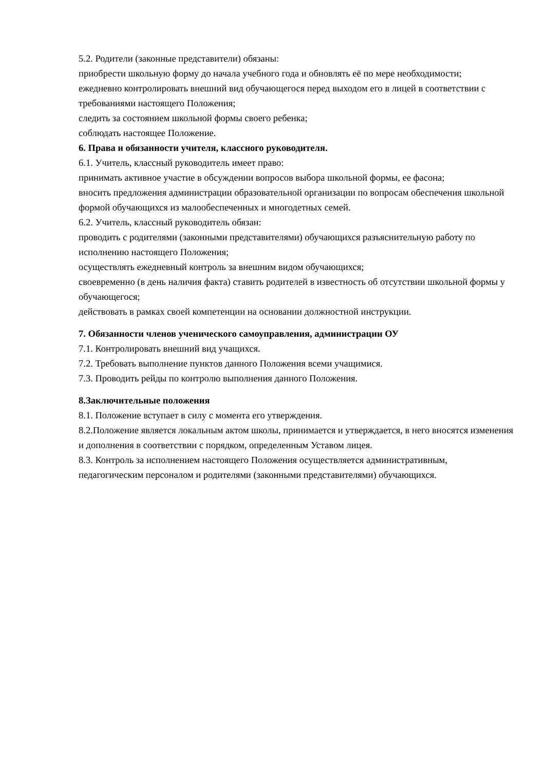5.2. Родители (законные представители) обязаны:
приобрести школьную форму до начала учебного года и обновлять её по мере необходимости;
ежедневно контролировать внешний вид обучающегося перед выходом его в лицей в соответствии с требованиями настоящего Положения;
следить за состоянием школьной формы своего ребенка;
соблюдать настоящее Положение.
6. Права и обязанности учителя, классного руководителя.
6.1. Учитель, классный руководитель имеет право:
принимать активное участие в обсуждении вопросов выбора школьной формы, ее фасона;
вносить предложения администрации образовательной организации по вопросам обеспечения школьной формой обучающихся из малообеспеченных и многодетных семей.
6.2. Учитель, классный руководитель обязан:
проводить с родителями (законными представителями) обучающихся разъяснительную работу по исполнению настоящего Положения;
осуществлять ежедневный контроль за внешним видом обучающихся;
своевременно (в день наличия факта) ставить родителей в известность об отсутствии школьной формы у обучающегося;
действовать в рамках своей компетенции на основании должностной инструкции.
7. Обязанности членов ученического самоуправления, администрации ОУ
7.1. Контролировать внешний вид учащихся.
7.2. Требовать выполнение пунктов данного Положения всеми учащимися.
7.3. Проводить рейды по контролю выполнения данного Положения.
8.Заключительные положения
8.1. Положение вступает в силу с момента его утверждения.
8.2.Положение является локальным актом школы, принимается и утверждается, в него вносятся изменения и дополнения в соответствии с порядком, определенным Уставом лицея.
8.3. Контроль за исполнением настоящего Положения осуществляется административным, педагогическим персоналом и родителями (законными представителями) обучающихся.